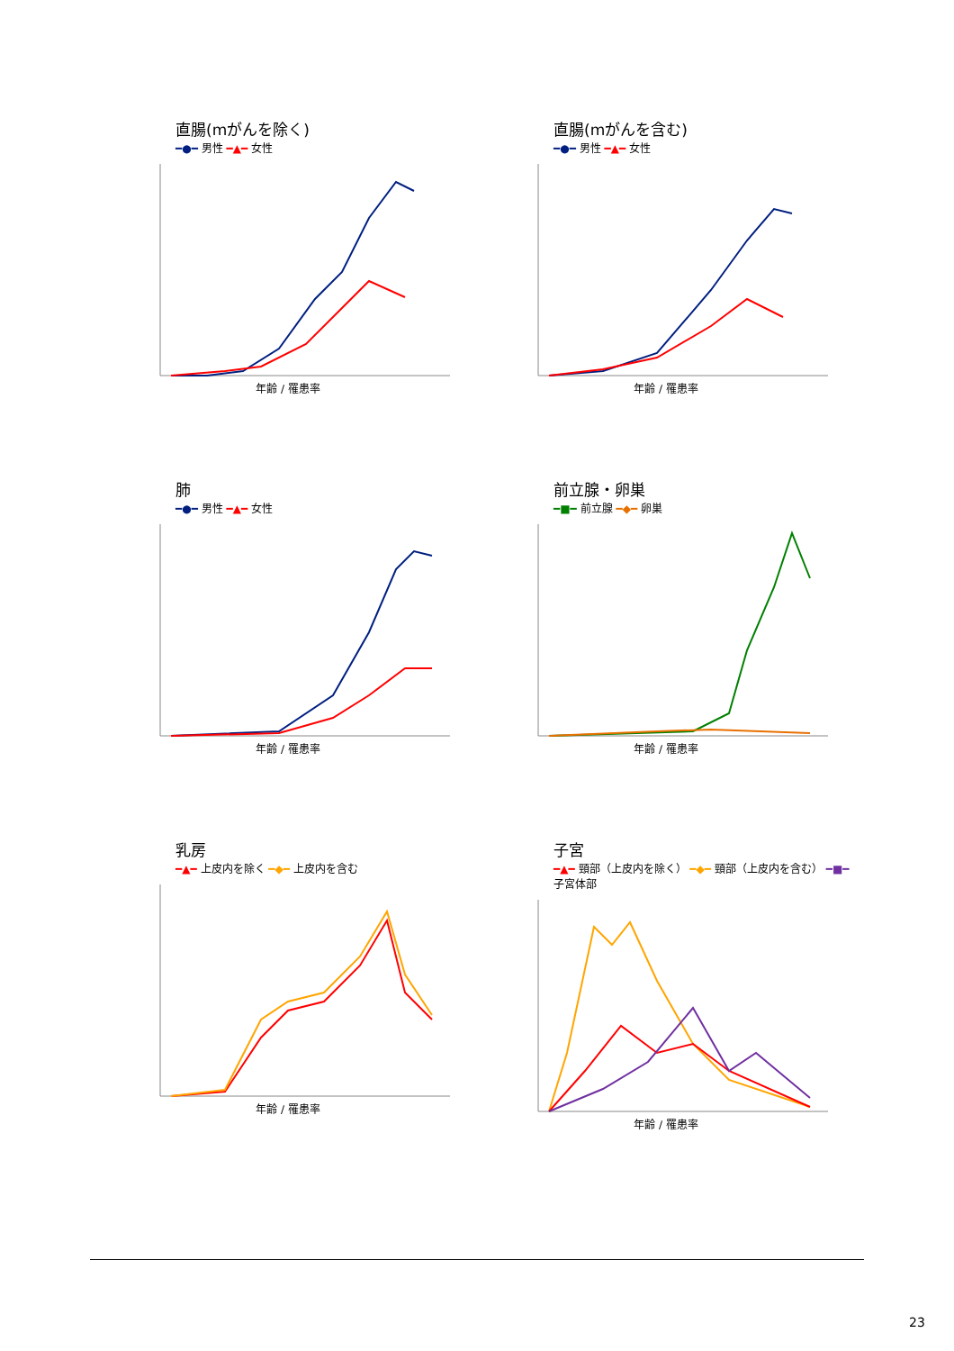直腸(mがんを除く)
━●━ 男性 ━▲━ 女性
年齢 / 罹患率
直腸(mがんを含む)
━●━ 男性 ━▲━ 女性
年齢 / 罹患率
肺
━●━ 男性 ━▲━ 女性
年齢 / 罹患率
前立腺・卵巣
━■━ 前立腺 ━◆━ 卵巣
年齢 / 罹患率
乳房
━▲━ 上皮内を除く ━◆━ 上皮内を含む
年齢 / 罹患率
子宮
━▲━ 頸部（上皮内を除く） ━◆━ 頸部（上皮内を含む） ━■━ 子宮体部
年齢 / 罹患率
23